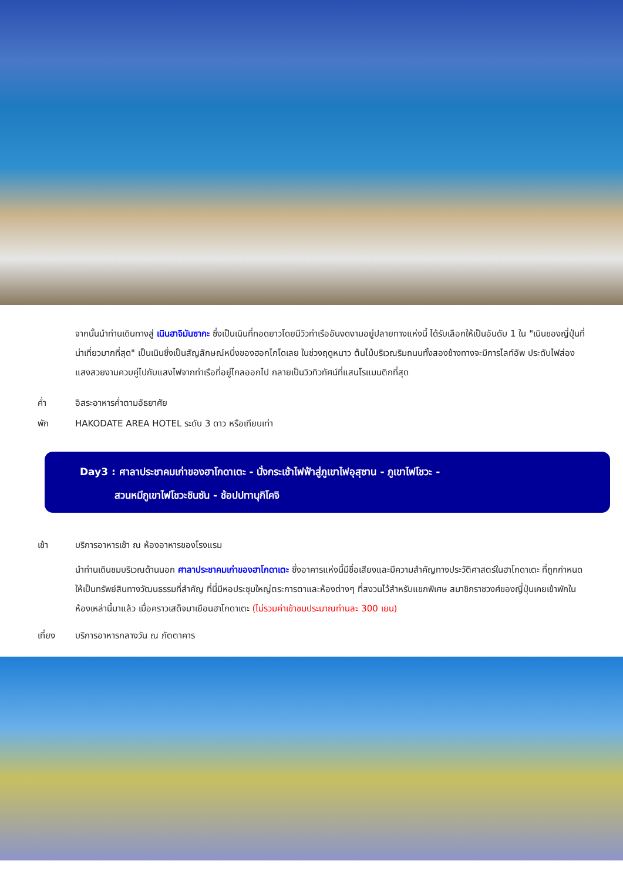จากนั้นนำท่านเดินทางสู่ เนินฮาจิมันซากะ ซึ่งเป็นเนินที่ทอดยาวโดยมีวิวท่าเรืออันงดงามอยู่ปลายทางแห่งนี้ ได้รับเลือกให้เป็นอันดับ 1 ใน "เนินของญี่ปุ่นที่น่าเที่ยวมากที่สุด" เป็นเนินซึ่งเป็นสัญลักษณ์หนึ่งของฮอกไกโดเลย ในช่วงฤดูหนาว ต้นไม้บริเวณริมถนนทั้งสองข้างทางจะมีการไลท์อัพ ประดับไฟส่องแสงสวยงามควบคู่ไปกับแสงไฟจากท่าเรือที่อยู่ไกลออกไป กลายเป็นวิวทิวทัศน์ที่แสนโรแมนติกที่สุด
ค่ำ อิสระอาหารค่ำตามอัธยาศัย
พัก HAKODATE AREA HOTEL ระดับ 3 ดาว หรือเทียบเท่า
Day3 : ศาลาประชาคมเก่าของฮาโกดาเตะ - นั่งกระเช้าไฟฟ้าสู่ภูเขาไฟอุสุซาน - ภูเขาไฟโชวะ -
สวนหมีภูเขาไฟโชวะชินซัน - ช้อปปทานุกิโคจิ
เช้า บริการอาหารเช้า ณ ห้องอาหารของโรงแรม
นำท่านเดินชมบริเวณด้านนอก ศาลาประชาคมเก่าของฮาโกดาเตะ ซึ่งอาคารแห่งนี้มีชื่อเสียงและมีความสำคัญทางประวัติศาสตร์ในฮาโกดาเตะ ที่ถูกกำหนดให้เป็นทรัพย์สินทางวัฒนธรรมที่สำคัญ ที่นี่มีหอประชุมใหญ่ตระการตาและห้องต่างๆ ที่สงวนไว้สำหรับแขกพิเศษ สมาชิกราชวงศ์ของญี่ปุ่นเคยเข้าพักในห้องเหล่านี้มาแล้ว เมื่อคราวเสด็จมาเยือนฮาโกดาเตะ (ไม่รวมค่าเข้าชมประมาณท่านละ 300 เยน)
เที่ยง บริการอาหารกลางวัน ณ ภัตตาคาร